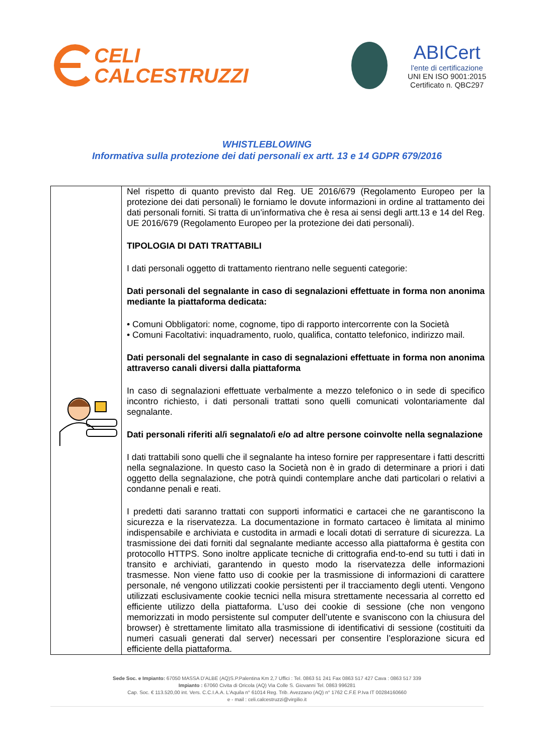CELI
CALCESTRUZZI
ABICert
l'ente di certificazione
UNI EN ISO 9001:2015
Certificato n. QBC297
WHISTLEBLOWING
Informativa sulla protezione dei dati personali ex artt. 13 e 14 GDPR 679/2016
| | Nel rispetto di quanto previsto dal Reg. UE 2016/679 (Regolamento Europeo per la protezione dei dati personali) le forniamo le dovute informazioni in ordine al trattamento dei dati personali forniti. Si tratta di un’informativa che è resa ai sensi degli artt.13 e 14 del Reg. UE 2016/679 (Regolamento Europeo per la protezione dei dati personali). TIPOLOGIA DI DATI TRATTABILI I dati personali oggetto di trattamento rientrano nelle seguenti categorie: Dati personali del segnalante in caso di segnalazioni effettuate in forma non anonima mediante la piattaforma dedicata: • Comuni Obbligatori: nome, cognome, tipo di rapporto intercorrente con la Società • Comuni Facoltativi: inquadramento, ruolo, qualifica, contatto telefonico, indirizzo mail. Dati personali del segnalante in caso di segnalazioni effettuate in forma non anonima attraverso canali diversi dalla piattaforma In caso di segnalazioni effettuate verbalmente a mezzo telefonico o in sede di specifico incontro richiesto, i dati personali trattati sono quelli comunicati volontariamente dal segnalante. Dati personali riferiti al/i segnalato/i e/o ad altre persone coinvolte nella segnalazione I dati trattabili sono quelli che il segnalante ha inteso fornire per rappresentare i fatti descritti nella segnalazione. In questo caso la Società non è in grado di determinare a priori i dati oggetto della segnalazione, che potrà quindi contemplare anche dati particolari o relativi a condanne penali e reati. I predetti dati saranno trattati con supporti informatici e cartacei che ne garantiscono la sicurezza e la riservatezza. La documentazione in formato cartaceo è limitata al minimo indispensabile e archiviata e custodita in armadi e locali dotati di serrature di sicurezza. La trasmissione dei dati forniti dal segnalante mediante accesso alla piattaforma è gestita con protocollo HTTPS. Sono inoltre applicate tecniche di crittografia end-to-end su tutti i dati in transito e archiviati, garantendo in questo modo la riservatezza delle informazioni trasmesse. Non viene fatto uso di cookie per la trasmissione di informazioni di carattere personale, né vengono utilizzati cookie persistenti per il tracciamento degli utenti. Vengono utilizzati esclusivamente cookie tecnici nella misura strettamente necessaria al corretto ed efficiente utilizzo della piattaforma. L’uso dei cookie di sessione (che non vengono memorizzati in modo persistente sul computer dell’utente e svaniscono con la chiusura del browser) è strettamente limitato alla trasmissione di identificativi di sessione (costituiti da numeri casuali generati dal server) necessari per consentire l’esplorazione sicura ed efficiente della piattaforma. |
Sede Soc. e Impianto: 67050 MASSA D'ALBE (AQ)S.P.Palentina Km 2,7 Uffici : Tel. 0863 51 241 Fax 0863 517 427 Cava : 0863 517 339
Impianto : 67060 Civita di Oricola (AQ) Via Colle S. Giovanni Tel. 0863 996281
Cap. Soc. € 113.520,00 int. Vers. C.C.I.A.A. L'Aquila n° 61014 Reg. Trib. Avezzano (AQ) n° 1762 C.F.E P.Iva IT 00284160660
e - mail : celi.calcestruzzi@virgilio.it